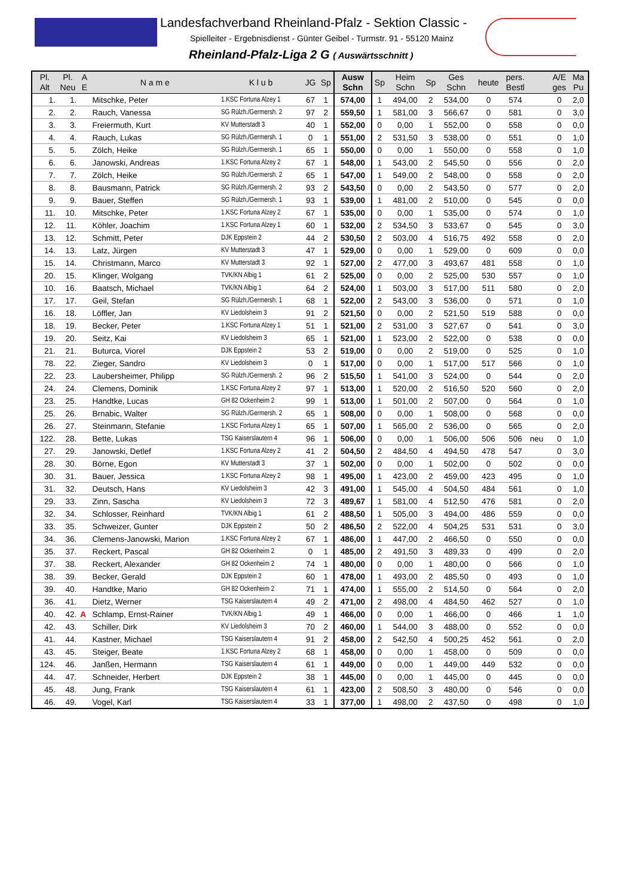Landesfachverband Rheinland-Pfalz - Sektion Classic -
Spielleiter - Ergebnisdienst - Günter Geibel - Turmstr. 91 - 55120 Mainz
Rheinland-Pfalz-Liga 2 G ( Auswärtsschnitt )
| Pl. Alt | Pl. Neu | A E | N a m e | K l u b | JG | Sp | Ausw Schn | Sp | Heim Schn | Sp | Ges Schn | heute | pers. Bestl | | A/E ges | Ma Pu |
| --- | --- | --- | --- | --- | --- | --- | --- | --- | --- | --- | --- | --- | --- | --- | --- | --- |
| 1. | 1. | | Mitschke, Peter | 1.KSC Fortuna Alzey 1 | 67 | 1 | 574,00 | 1 | 494,00 | 2 | 534,00 | 0 | 574 | | 0 | 2,0 |
| 2. | 2. | | Rauch, Vanessa | SG Rülzh./Germersh. 2 | 97 | 2 | 559,50 | 1 | 581,00 | 3 | 566,67 | 0 | 581 | | 0 | 3,0 |
| 3. | 3. | | Freiermuth, Kurt | KV Mutterstadt 3 | 40 | 1 | 552,00 | 0 | 0,00 | 1 | 552,00 | 0 | 558 | | 0 | 0,0 |
| 4. | 4. | | Rauch, Lukas | SG Rülzh./Germersh. 1 | 0 | 1 | 551,00 | 2 | 531,50 | 3 | 538,00 | 0 | 551 | | 0 | 1,0 |
| 5. | 5. | | Zölch, Heike | SG Rülzh./Germersh. 1 | 65 | 1 | 550,00 | 0 | 0,00 | 1 | 550,00 | 0 | 558 | | 0 | 1,0 |
| 6. | 6. | | Janowski, Andreas | 1.KSC Fortuna Alzey 2 | 67 | 1 | 548,00 | 1 | 543,00 | 2 | 545,50 | 0 | 556 | | 0 | 2,0 |
| 7. | 7. | | Zölch, Heike | SG Rülzh./Germersh. 2 | 65 | 1 | 547,00 | 1 | 549,00 | 2 | 548,00 | 0 | 558 | | 0 | 2,0 |
| 8. | 8. | | Bausmann, Patrick | SG Rülzh./Germersh. 2 | 93 | 2 | 543,50 | 0 | 0,00 | 2 | 543,50 | 0 | 577 | | 0 | 2,0 |
| 9. | 9. | | Bauer, Steffen | SG Rülzh./Germersh. 1 | 93 | 1 | 539,00 | 1 | 481,00 | 2 | 510,00 | 0 | 545 | | 0 | 0,0 |
| 11. | 10. | | Mitschke, Peter | 1.KSC Fortuna Alzey 2 | 67 | 1 | 535,00 | 0 | 0,00 | 1 | 535,00 | 0 | 574 | | 0 | 1,0 |
| 12. | 11. | | Köhler, Joachim | 1.KSC Fortuna Alzey 1 | 60 | 1 | 532,00 | 2 | 534,50 | 3 | 533,67 | 0 | 545 | | 0 | 3,0 |
| 13. | 12. | | Schmitt, Peter | DJK Eppstein 2 | 44 | 2 | 530,50 | 2 | 503,00 | 4 | 516,75 | 492 | 558 | | 0 | 2,0 |
| 14. | 13. | | Latz, Jürgen | KV Mutterstadt 3 | 47 | 1 | 529,00 | 0 | 0,00 | 1 | 529,00 | 0 | 609 | | 0 | 0,0 |
| 15. | 14. | | Christmann, Marco | KV Mutterstadt 3 | 92 | 1 | 527,00 | 2 | 477,00 | 3 | 493,67 | 481 | 558 | | 0 | 1,0 |
| 20. | 15. | | Klinger, Wolgang | TVK/KN Albig 1 | 61 | 2 | 525,00 | 0 | 0,00 | 2 | 525,00 | 530 | 557 | | 0 | 1,0 |
| 10. | 16. | | Baatsch, Michael | TVK/KN Albig 1 | 64 | 2 | 524,00 | 1 | 503,00 | 3 | 517,00 | 511 | 580 | | 0 | 2,0 |
| 17. | 17. | | Geil, Stefan | SG Rülzh./Germersh. 1 | 68 | 1 | 522,00 | 2 | 543,00 | 3 | 536,00 | 0 | 571 | | 0 | 1,0 |
| 16. | 18. | | Löffler, Jan | KV Liedolsheim 3 | 91 | 2 | 521,50 | 0 | 0,00 | 2 | 521,50 | 519 | 588 | | 0 | 0,0 |
| 18. | 19. | | Becker, Peter | 1.KSC Fortuna Alzey 1 | 51 | 1 | 521,00 | 2 | 531,00 | 3 | 527,67 | 0 | 541 | | 0 | 3,0 |
| 19. | 20. | | Seitz, Kai | KV Liedolsheim 3 | 65 | 1 | 521,00 | 1 | 523,00 | 2 | 522,00 | 0 | 538 | | 0 | 0,0 |
| 21. | 21. | | Buturca, Viorel | DJK Eppstein 2 | 53 | 2 | 519,00 | 0 | 0,00 | 2 | 519,00 | 0 | 525 | | 0 | 1,0 |
| 78. | 22. | | Zieger, Sandro | KV Liedolsheim 3 | 0 | 1 | 517,00 | 0 | 0,00 | 1 | 517,00 | 517 | 566 | | 0 | 1,0 |
| 22. | 23. | | Laubersheimer, Philipp | SG Rülzh./Germersh. 2 | 96 | 2 | 515,50 | 1 | 541,00 | 3 | 524,00 | 0 | 544 | | 0 | 2,0 |
| 24. | 24. | | Clemens, Dominik | 1.KSC Fortuna Alzey 2 | 97 | 1 | 513,00 | 1 | 520,00 | 2 | 516,50 | 520 | 560 | | 0 | 2,0 |
| 23. | 25. | | Handtke, Lucas | GH 82 Ockenheim 2 | 99 | 1 | 513,00 | 1 | 501,00 | 2 | 507,00 | 0 | 564 | | 0 | 1,0 |
| 25. | 26. | | Brnabic, Walter | SG Rülzh./Germersh. 2 | 65 | 1 | 508,00 | 0 | 0,00 | 1 | 508,00 | 0 | 568 | | 0 | 0,0 |
| 26. | 27. | | Steinmann, Stefanie | 1.KSC Fortuna Alzey 1 | 65 | 1 | 507,00 | 1 | 565,00 | 2 | 536,00 | 0 | 565 | | 0 | 2,0 |
| 122. | 28. | | Bette, Lukas | TSG Kaiserslautern 4 | 96 | 1 | 506,00 | 0 | 0,00 | 1 | 506,00 | 506 | 506 | neu | 0 | 1,0 |
| 27. | 29. | | Janowski, Detlef | 1.KSC Fortuna Alzey 2 | 41 | 2 | 504,50 | 2 | 484,50 | 4 | 494,50 | 478 | 547 | | 0 | 3,0 |
| 28. | 30. | | Börne, Egon | KV Mutterstadt 3 | 37 | 1 | 502,00 | 0 | 0,00 | 1 | 502,00 | 0 | 502 | | 0 | 0,0 |
| 30. | 31. | | Bauer, Jessica | 1.KSC Fortuna Alzey 2 | 98 | 1 | 495,00 | 1 | 423,00 | 2 | 459,00 | 423 | 495 | | 0 | 1,0 |
| 31. | 32. | | Deutsch, Hans | KV Liedolsheim 3 | 42 | 3 | 491,00 | 1 | 545,00 | 4 | 504,50 | 484 | 561 | | 0 | 1,0 |
| 29. | 33. | | Zinn, Sascha | KV Liedolsheim 3 | 72 | 3 | 489,67 | 1 | 581,00 | 4 | 512,50 | 476 | 581 | | 0 | 2,0 |
| 32. | 34. | | Schlosser, Reinhard | TVK/KN Albig 1 | 61 | 2 | 488,50 | 1 | 505,00 | 3 | 494,00 | 486 | 559 | | 0 | 0,0 |
| 33. | 35. | | Schweizer, Gunter | DJK Eppstein 2 | 50 | 2 | 486,50 | 2 | 522,00 | 4 | 504,25 | 531 | 531 | | 0 | 3,0 |
| 34. | 36. | | Clemens-Janowski, Marion | 1.KSC Fortuna Alzey 2 | 67 | 1 | 486,00 | 1 | 447,00 | 2 | 466,50 | 0 | 550 | | 0 | 0,0 |
| 35. | 37. | | Reckert, Pascal | GH 82 Ockenheim 2 | 0 | 1 | 485,00 | 2 | 491,50 | 3 | 489,33 | 0 | 499 | | 0 | 2,0 |
| 37. | 38. | | Reckert, Alexander | GH 82 Ockenheim 2 | 74 | 1 | 480,00 | 0 | 0,00 | 1 | 480,00 | 0 | 566 | | 0 | 1,0 |
| 38. | 39. | | Becker, Gerald | DJK Eppstein 2 | 60 | 1 | 478,00 | 1 | 493,00 | 2 | 485,50 | 0 | 493 | | 0 | 1,0 |
| 39. | 40. | | Handtke, Mario | GH 82 Ockenheim 2 | 71 | 1 | 474,00 | 1 | 555,00 | 2 | 514,50 | 0 | 564 | | 0 | 2,0 |
| 36. | 41. | | Dietz, Werner | TSG Kaiserslautern 4 | 49 | 2 | 471,00 | 2 | 498,00 | 4 | 484,50 | 462 | 527 | | 0 | 1,0 |
| 40. | 42. | A | Schlamp, Ernst-Rainer | TVK/KN Albig 1 | 49 | 1 | 466,00 | 0 | 0,00 | 1 | 466,00 | 0 | 466 | | 1 | 1,0 |
| 42. | 43. | | Schiller, Dirk | KV Liedolsheim 3 | 70 | 2 | 460,00 | 1 | 544,00 | 3 | 488,00 | 0 | 552 | | 0 | 0,0 |
| 41. | 44. | | Kastner, Michael | TSG Kaiserslautern 4 | 91 | 2 | 458,00 | 2 | 542,50 | 4 | 500,25 | 452 | 561 | | 0 | 2,0 |
| 43. | 45. | | Steiger, Beate | 1.KSC Fortuna Alzey 2 | 68 | 1 | 458,00 | 0 | 0,00 | 1 | 458,00 | 0 | 509 | | 0 | 0,0 |
| 124. | 46. | | Janßen, Hermann | TSG Kaiserslautern 4 | 61 | 1 | 449,00 | 0 | 0,00 | 1 | 449,00 | 449 | 532 | | 0 | 0,0 |
| 44. | 47. | | Schneider, Herbert | DJK Eppstein 2 | 38 | 1 | 445,00 | 0 | 0,00 | 1 | 445,00 | 0 | 445 | | 0 | 0,0 |
| 45. | 48. | | Jung, Frank | TSG Kaiserslautern 4 | 61 | 1 | 423,00 | 2 | 508,50 | 3 | 480,00 | 0 | 546 | | 0 | 0,0 |
| 46. | 49. | | Vogel, Karl | TSG Kaiserslautern 4 | 33 | 1 | 377,00 | 1 | 498,00 | 2 | 437,50 | 0 | 498 | | 0 | 1,0 |